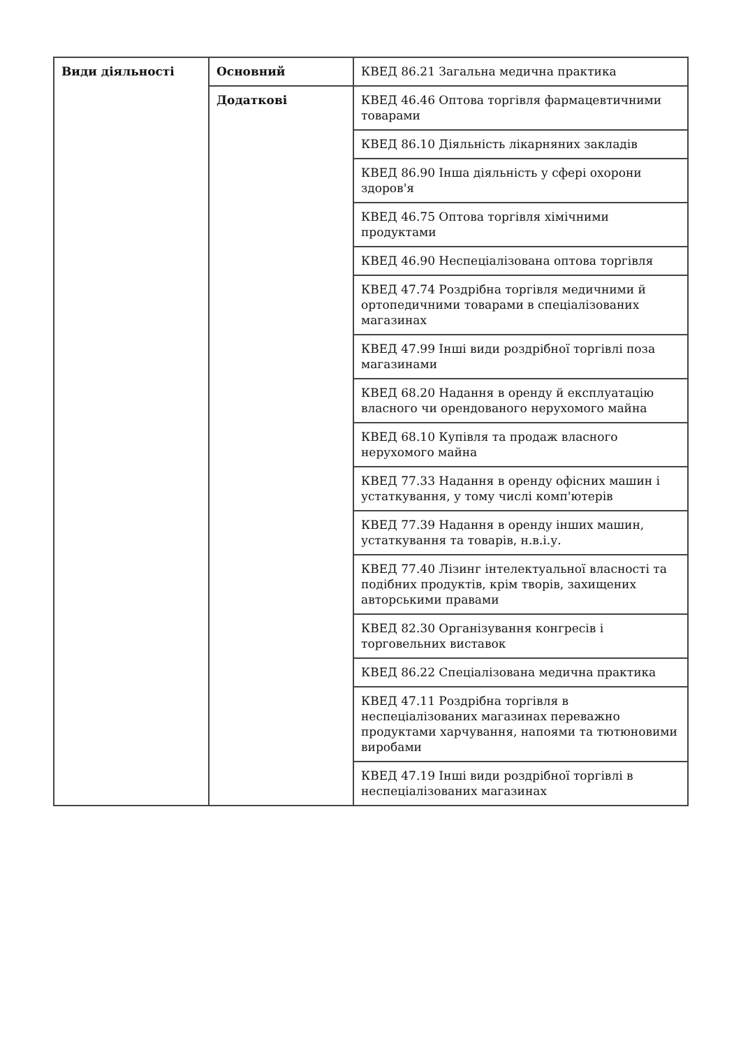| Види діяльності | Основний | КВЕД 86.21 Загальна медична практика |
| | Додаткові | КВЕД 46.46 Оптова торгівля фармацевтичними товарами |
| | | КВЕД 86.10 Діяльність лікарняних закладів |
| | | КВЕД 86.90 Інша діяльність у сфері охорони здоров'я |
| | | КВЕД 46.75 Оптова торгівля хімічними продуктами |
| | | КВЕД 46.90 Неспеціалізована оптова торгівля |
| | | КВЕД 47.74 Роздрібна торгівля медичними й ортопедичними товарами в спеціалізованих магазинах |
| | | КВЕД 47.99 Інші види роздрібної торгівлі поза магазинами |
| | | КВЕД 68.20 Надання в оренду й експлуатацію власного чи орендованого нерухомого майна |
| | | КВЕД 68.10 Купівля та продаж власного нерухомого майна |
| | | КВЕД 77.33 Надання в оренду офісних машин і устаткування, у тому числі комп'ютерів |
| | | КВЕД 77.39 Надання в оренду інших машин, устаткування та товарів, н.в.і.у. |
| | | КВЕД 77.40 Лізинг інтелектуальної власності та подібних продуктів, крім творів, захищених авторськими правами |
| | | КВЕД 82.30 Організування конгресів і торговельних виставок |
| | | КВЕД 86.22 Спеціалізована медична практика |
| | | КВЕД 47.11 Роздрібна торгівля в неспеціалізованих магазинах переважно продуктами харчування, напоями та тютюновими виробами |
| | | КВЕД 47.19 Інші види роздрібної торгівлі в неспеціалізованих магазинах |